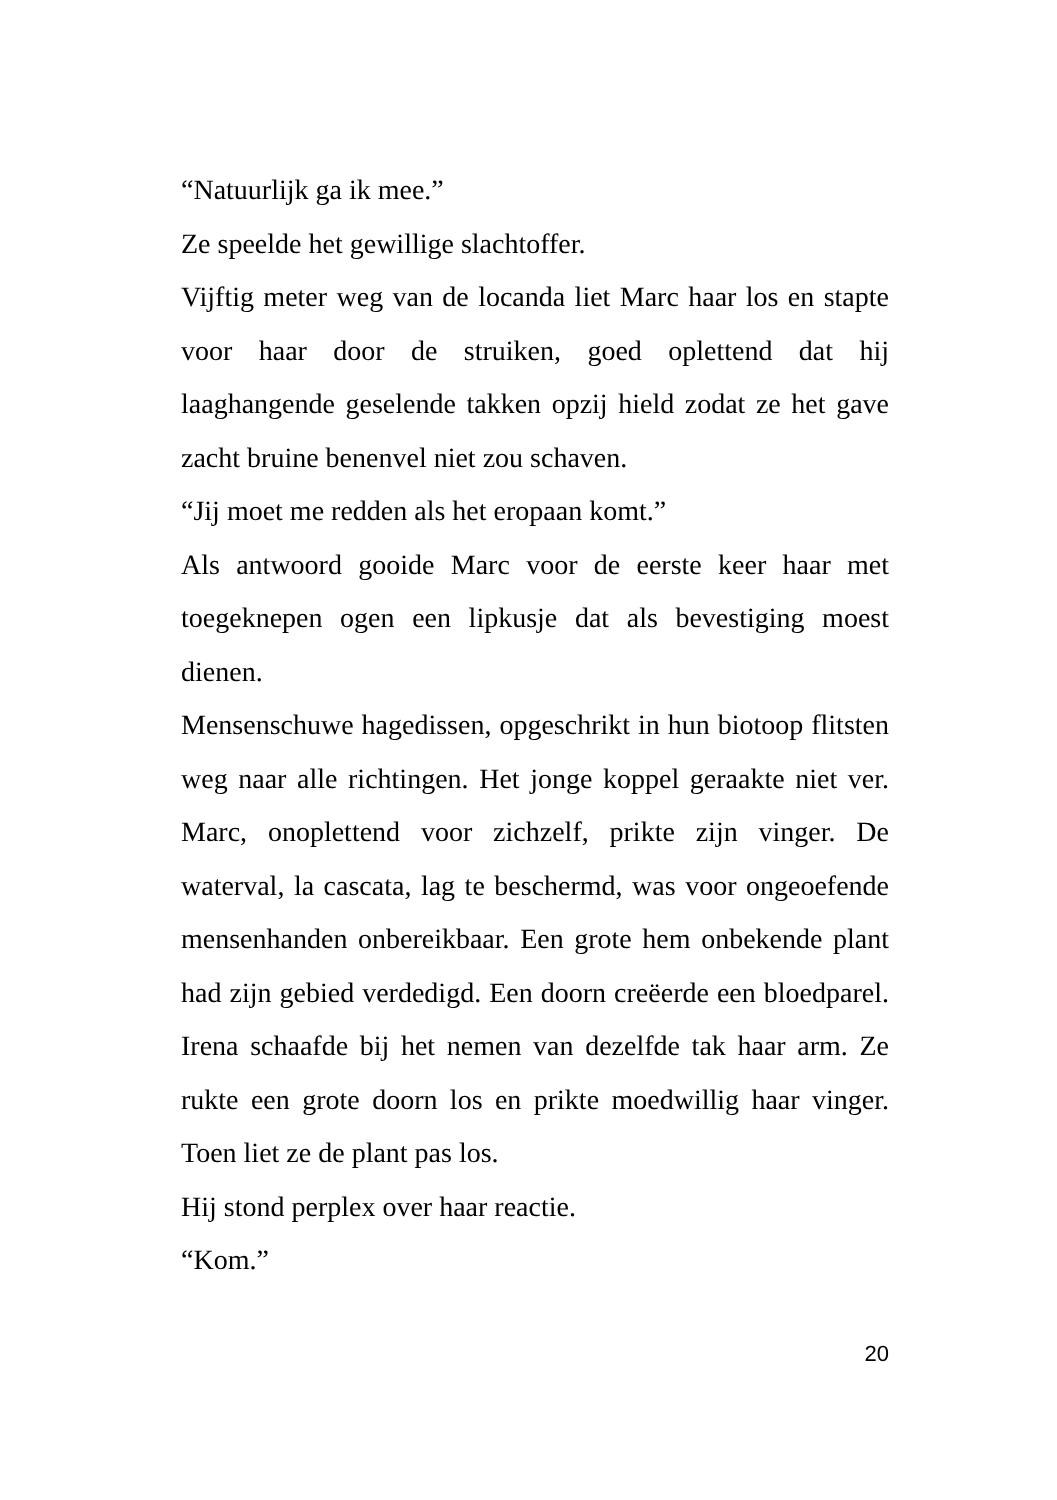“Natuurlijk ga ik mee.”
Ze speelde het gewillige slachtoffer.
Vijftig meter weg van de locanda liet Marc haar los en stapte voor haar door de struiken, goed oplettend dat hij laaghangende geselende takken opzij hield zodat ze het gave zacht bruine benenvel niet zou schaven.
“Jij moet me redden als het eropaan komt.”
Als antwoord gooide Marc voor de eerste keer haar met toegeknepen ogen een lipkusje dat als bevestiging moest dienen.
Mensenschuwe hagedissen, opgeschrikt in hun biotoop flitsten weg naar alle richtingen. Het jonge koppel geraakte niet ver. Marc, onoplettend voor zichzelf, prikte zijn vinger. De waterval, la cascata, lag te beschermd, was voor ongeoefende mensenhanden onbereikbaar. Een grote hem onbekende plant had zijn gebied verdedigd. Een doorn creëerde een bloedparel. Irena schaafde bij het nemen van dezelfde tak haar arm. Ze rukte een grote doorn los en prikte moedwillig haar vinger. Toen liet ze de plant pas los.
Hij stond perplex over haar reactie.
“Kom.”
20